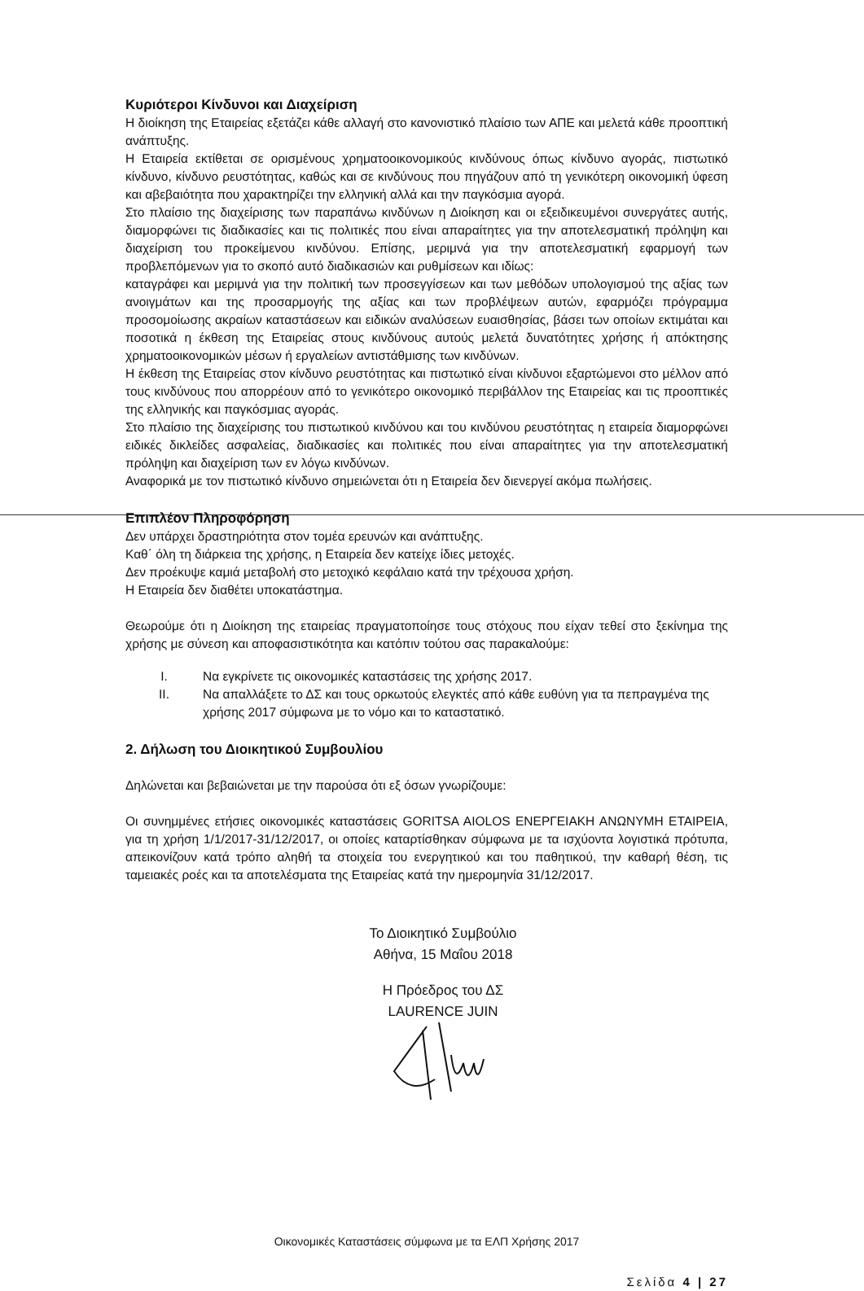Κυριότεροι Κίνδυνοι και Διαχείριση
Η διοίκηση της Εταιρείας εξετάζει κάθε αλλαγή στο κανονιστικό πλαίσιο των ΑΠΕ και μελετά κάθε προοπτική ανάπτυξης.
Η Εταιρεία εκτίθεται σε ορισμένους χρηματοοικονομικούς κινδύνους όπως κίνδυνο αγοράς, πιστωτικό κίνδυνο, κίνδυνο ρευστότητας, καθώς και σε κινδύνους που πηγάζουν από τη γενικότερη οικονομική ύφεση και αβεβαιότητα που χαρακτηρίζει την ελληνική αλλά και την παγκόσμια αγορά.
Στο πλαίσιο της διαχείρισης των παραπάνω κινδύνων η Διοίκηση και οι εξειδικευμένοι συνεργάτες αυτής, διαμορφώνει τις διαδικασίες και τις πολιτικές που είναι απαραίτητες για την αποτελεσματική πρόληψη και διαχείριση του προκείμενου κινδύνου. Επίσης, μεριμνά για την αποτελεσματική εφαρμογή των προβλεπόμενων για το σκοπό αυτό διαδικασιών και ρυθμίσεων και ιδίως:
καταγράφει και μεριμνά για την πολιτική των προσεγγίσεων και των μεθόδων υπολογισμού της αξίας των ανοιγμάτων και της προσαρμογής της αξίας και των προβλέψεων αυτών, εφαρμόζει πρόγραμμα προσομοίωσης ακραίων καταστάσεων και ειδικών αναλύσεων ευαισθησίας, βάσει των οποίων εκτιμάται και ποσοτικά η έκθεση της Εταιρείας στους κινδύνους αυτούς μελετά δυνατότητες χρήσης ή απόκτησης χρηματοοικονομικών μέσων ή εργαλείων αντιστάθμισης των κινδύνων.
Η έκθεση της Εταιρείας στον κίνδυνο ρευστότητας και πιστωτικό είναι κίνδυνοι εξαρτώμενοι στο μέλλον από τους κινδύνους που απορρέουν από το γενικότερο οικονομικό περιβάλλον της Εταιρείας και τις προοπτικές της ελληνικής και παγκόσμιας αγοράς.
Στο πλαίσιο της διαχείρισης του πιστωτικού κινδύνου και του κινδύνου ρευστότητας η εταιρεία διαμορφώνει ειδικές δικλείδες ασφαλείας, διαδικασίες και πολιτικές που είναι απαραίτητες για την αποτελεσματική πρόληψη και διαχείριση των εν λόγω κινδύνων.
Αναφορικά με τον πιστωτικό κίνδυνο σημειώνεται ότι η Εταιρεία δεν διενεργεί ακόμα πωλήσεις.
Επιπλέον Πληροφόρηση
Δεν υπάρχει δραστηριότητα στον τομέα ερευνών και ανάπτυξης.
Καθ΄ όλη τη διάρκεια της χρήσης, η Εταιρεία δεν κατείχε ίδιες μετοχές.
Δεν προέκυψε καμιά μεταβολή στο μετοχικό κεφάλαιο κατά την τρέχουσα χρήση.
Η Εταιρεία δεν διαθέτει υποκατάστημα.
Θεωρούμε ότι η Διοίκηση της εταιρείας πραγματοποίησε τους στόχους που είχαν τεθεί στο ξεκίνημα της χρήσης με σύνεση και αποφασιστικότητα και κατόπιν τούτου σας παρακαλούμε:
I. Να εγκρίνετε τις οικονομικές καταστάσεις της χρήσης 2017.
II. Να απαλλάξετε το ΔΣ και τους ορκωτούς ελεγκτές από κάθε ευθύνη για τα πεπραγμένα της χρήσης 2017 σύμφωνα με το νόμο και το καταστατικό.
2. Δήλωση του Διοικητικού Συμβουλίου
Δηλώνεται και βεβαιώνεται με την παρούσα ότι εξ όσων γνωρίζουμε:
Οι συνημμένες ετήσιες οικονομικές καταστάσεις GORITSA AIOLOS ΕΝΕΡΓΕΙΑΚΗ ΑΝΩΝΥΜΗ ΕΤΑΙΡΕΙΑ, για τη χρήση 1/1/2017-31/12/2017, οι οποίες καταρτίσθηκαν σύμφωνα με τα ισχύοντα λογιστικά πρότυπα, απεικονίζουν κατά τρόπο αληθή τα στοιχεία του ενεργητικού και του παθητικού, την καθαρή θέση, τις ταμειακές ροές και τα αποτελέσματα της Εταιρείας κατά την ημερομηνία 31/12/2017.
Το Διοικητικό Συμβούλιο
Αθήνα, 15 Μαΐου 2018
Η Πρόεδρος του ΔΣ
LAURENCE JUIN
Οικονομικές Καταστάσεις σύμφωνα με τα ΕΛΠ Χρήσης 2017
Σελίδα 4 | 27